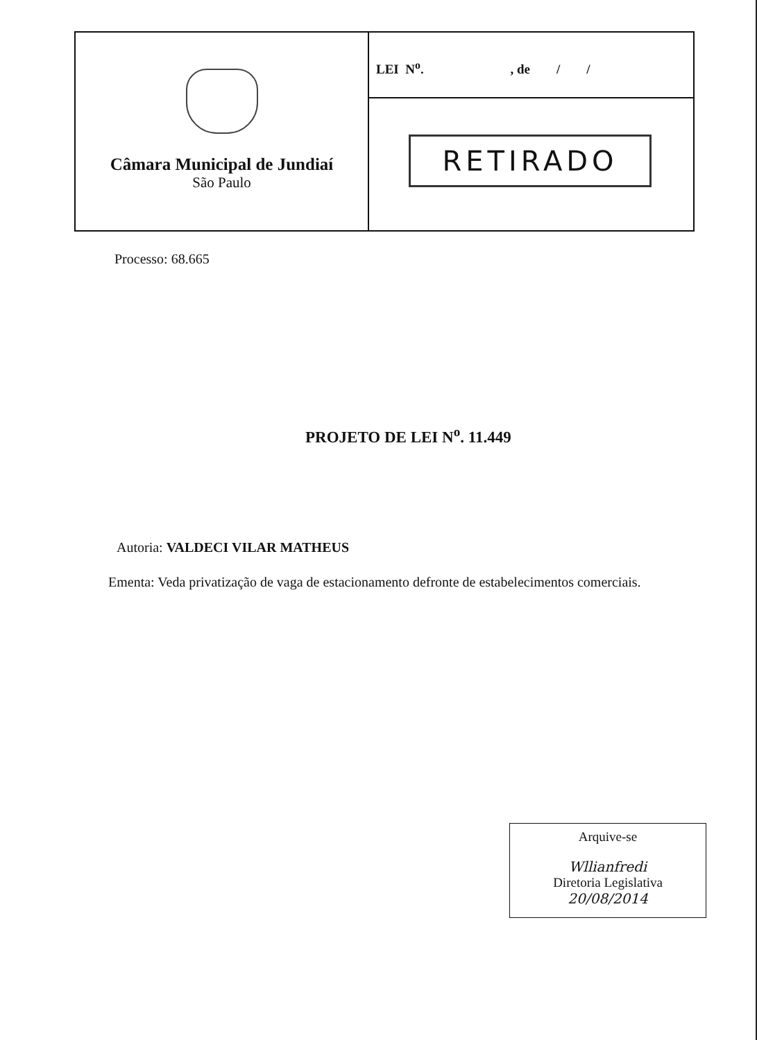Câmara Municipal de Jundiaí
São Paulo
LEI N<sup>o</sup>. , de / /
RETIRADO
Processo: 68.665
PROJETO DE LEI N<sup>o</sup>. 11.449
Autoria: VALDECI VILAR MATHEUS
Ementa: Veda privatização de vaga de estacionamento defronte de estabelecimentos comerciais.
Arquive-se
Wllianfredi
Diretoria Legislativa
20/08/2014